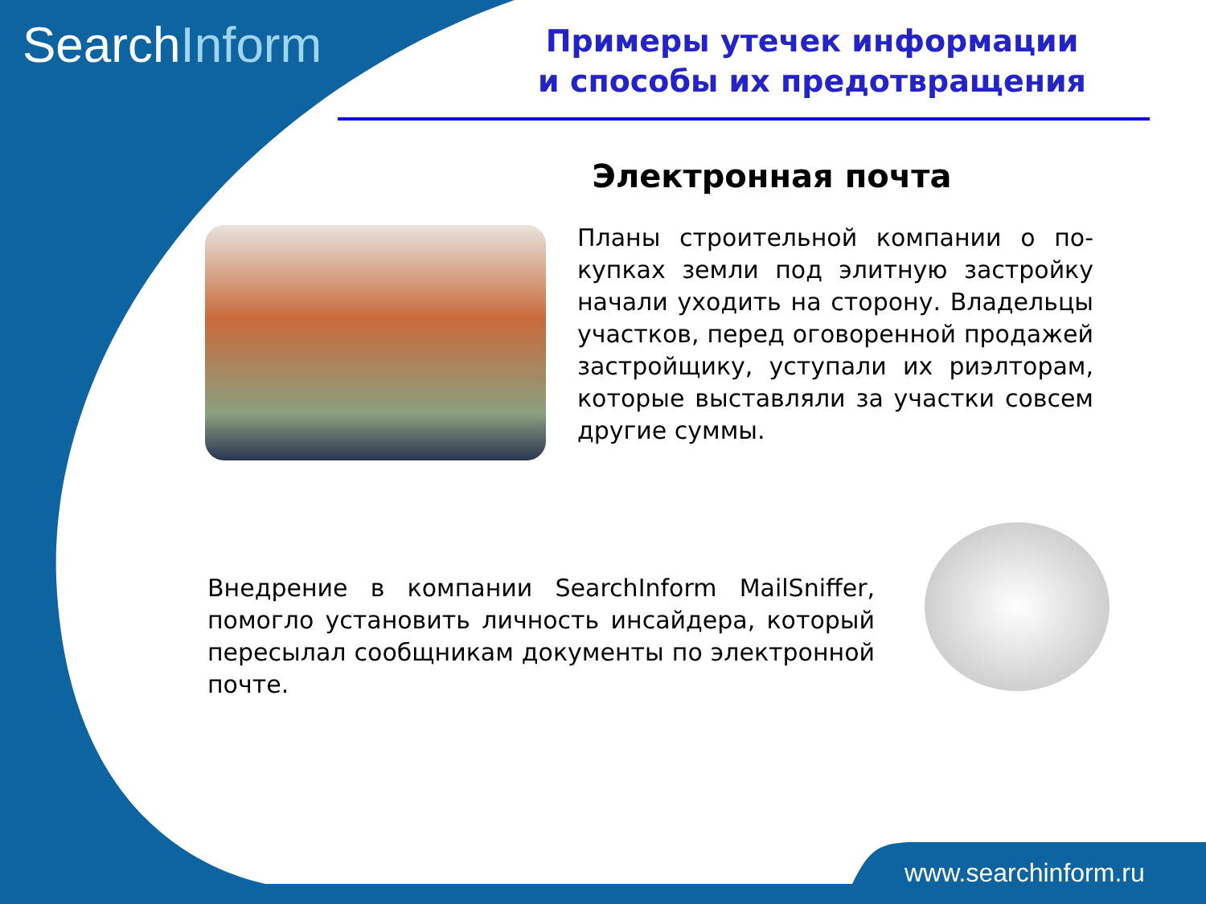SearchInform
Примеры утечек информации
и способы их предотвращения
Электронная почта
Планы строительной компании о по-купках земли под элитную застройку начали уходить на сторону. Владельцы участков, перед оговоренной продажей застройщику, уступали их риэлторам, которые выставляли за участки совсем другие суммы.
Внедрение в компании SearchInform MailSniffer, помогло установить личность инсайдера, который пересылал сообщникам документы по электронной почте.
www.searchinform.ru